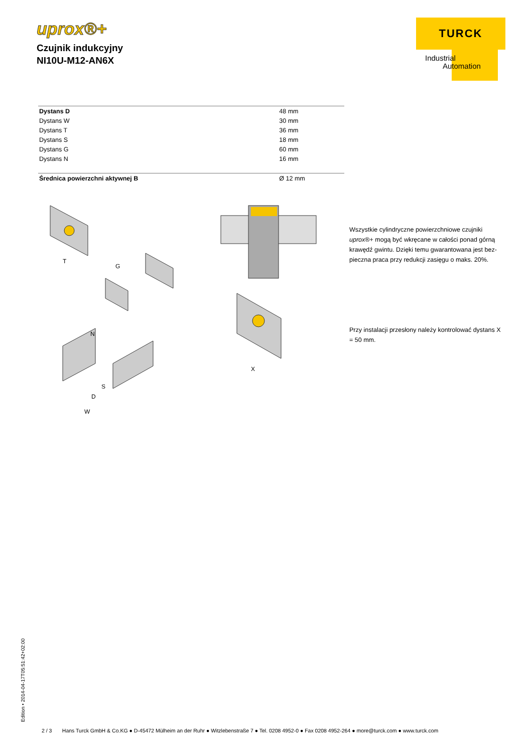uprox®+
Czujnik indukcyjny
NI10U-M12-AN6X
TURCK
Industrial
Automation
| Dystans D | 48 mm |
| Dystans W | 30 mm |
| Dystans T | 36 mm |
| Dystans S | 18 mm |
| Dystans G | 60 mm |
| Dystans N | 16 mm |
| Średnica powierzchni aktywnej B | Ø 12 mm |
T
G
N
S
D
W
X
Wszystkie cylindryczne powierzchniowe czujniki uprox®+ mogą być wkręcane w całości ponad górną krawędź gwintu. Dzięki temu gwarantowana jest bez-pieczna praca przy redukcji zasięgu o maks. 20%.
Przy instalacji przesłony należy kontrolować dystans X = 50 mm.
Edition • 2014-04-17T05:51:42+02:00
2 / 3 Hans Turck GmbH & Co.KG ● D-45472 Mülheim an der Ruhr ● Witzlebenstraße 7 ● Tel. 0208 4952-0 ● Fax 0208 4952-264 ● more@turck.com ● www.turck.com